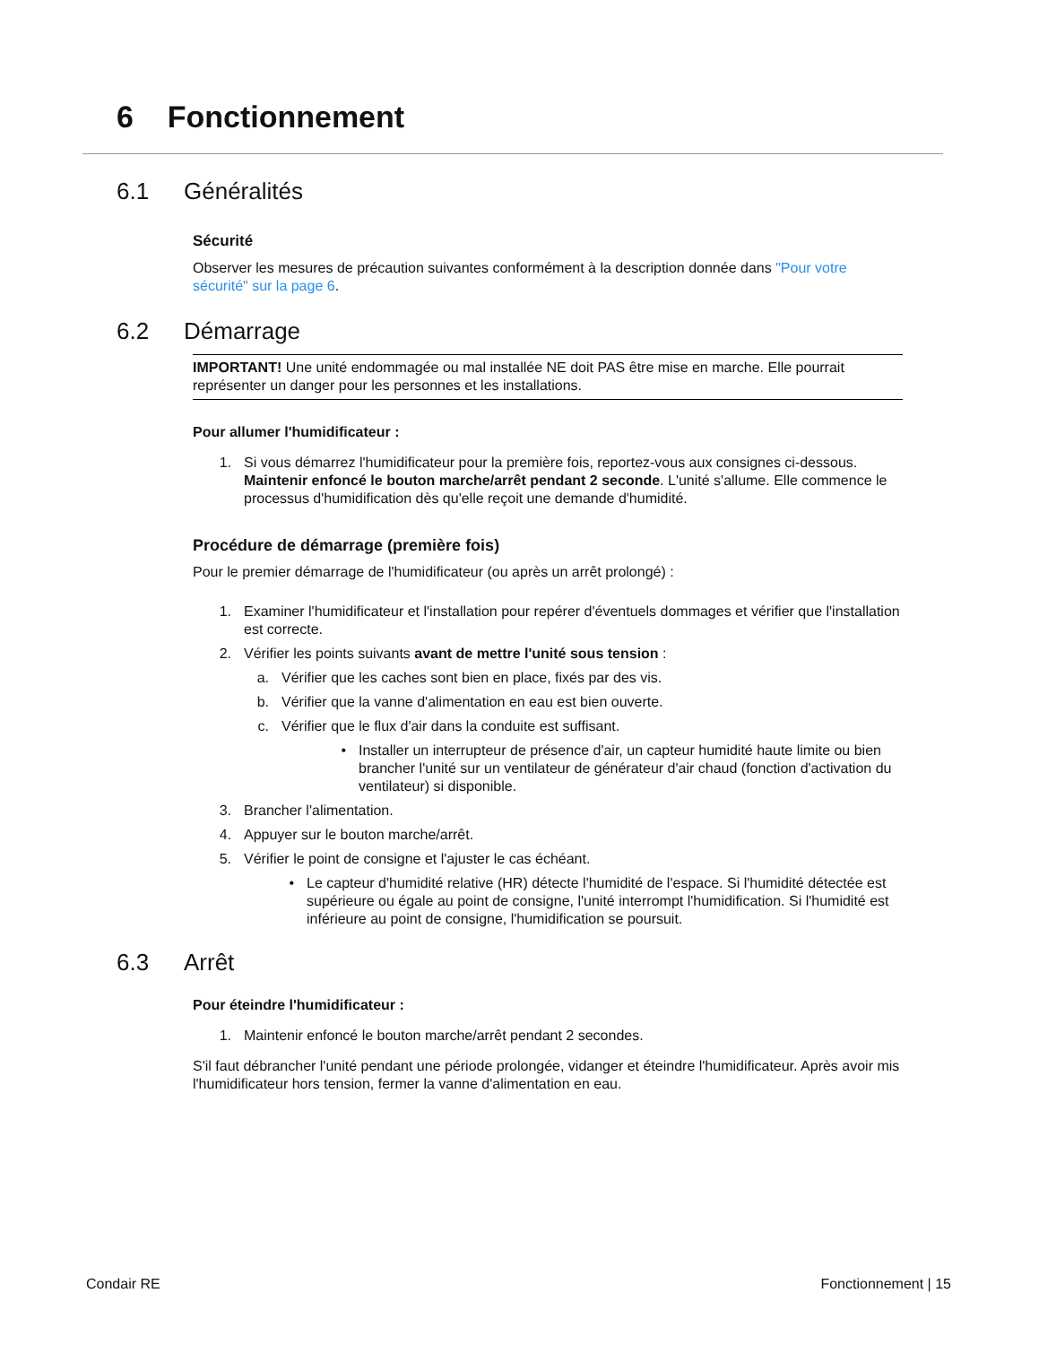6 Fonctionnement
6.1 Généralités
Sécurité
Observer les mesures de précaution suivantes conformément à la description donnée dans "Pour votre sécurité" sur la page 6.
6.2 Démarrage
IMPORTANT! Une unité endommagée ou mal installée NE doit PAS être mise en marche. Elle pourrait représenter un danger pour les personnes et les installations.
Pour allumer l'humidificateur :
1. Si vous démarrez l'humidificateur pour la première fois, reportez-vous aux consignes ci-dessous.
Maintenir enfoncé le bouton marche/arrêt pendant 2 seconde. L'unité s'allume. Elle commence le processus d'humidification dès qu'elle reçoit une demande d'humidité.
Procédure de démarrage (première fois)
Pour le premier démarrage de l'humidificateur (ou après un arrêt prolongé) :
1. Examiner l'humidificateur et l'installation pour repérer d'éventuels dommages et vérifier que l'installation est correcte.
2. Vérifier les points suivants avant de mettre l'unité sous tension :
a. Vérifier que les caches sont bien en place, fixés par des vis.
b. Vérifier que la vanne d'alimentation en eau est bien ouverte.
c. Vérifier que le flux d'air dans la conduite est suffisant.
• Installer un interrupteur de présence d'air, un capteur humidité haute limite ou bien brancher l'unité sur un ventilateur de générateur d'air chaud (fonction d'activation du ventilateur) si disponible.
3. Brancher l'alimentation.
4. Appuyer sur le bouton marche/arrêt.
5. Vérifier le point de consigne et l'ajuster le cas échéant.
• Le capteur d'humidité relative (HR) détecte l'humidité de l'espace. Si l'humidité détectée est supérieure ou égale au point de consigne, l'unité interrompt l'humidification. Si l'humidité est inférieure au point de consigne, l'humidification se poursuit.
6.3 Arrêt
Pour éteindre l'humidificateur :
1. Maintenir enfoncé le bouton marche/arrêt pendant 2 secondes.
S'il faut débrancher l'unité pendant une période prolongée, vidanger et éteindre l'humidificateur. Après avoir mis l'humidificateur hors tension, fermer la vanne d'alimentation en eau.
Condair RE Fonctionnement | 15